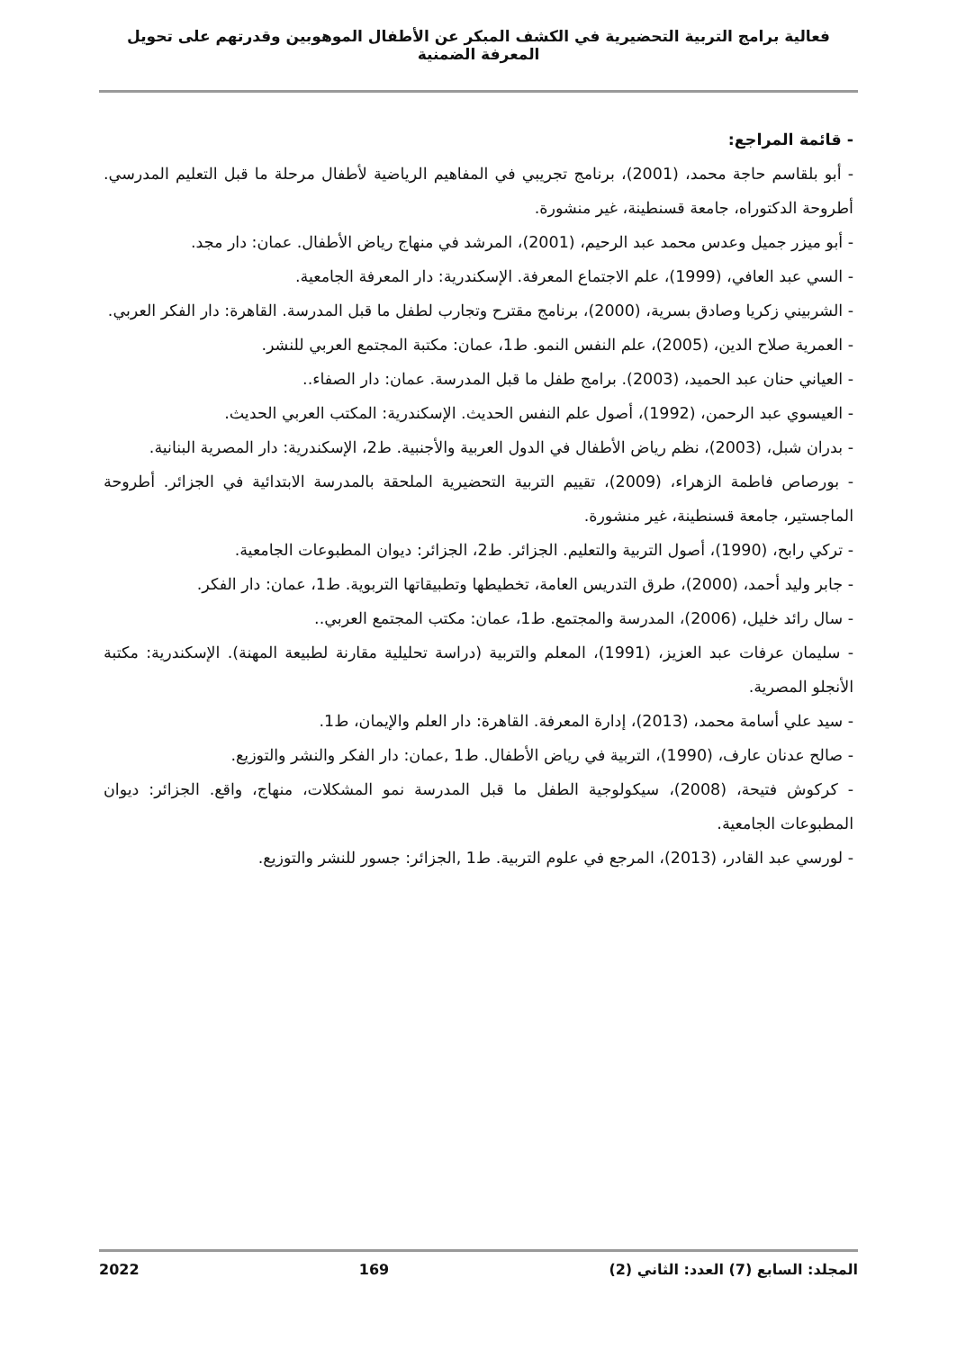فعالية برامج التربية التحضيرية في الكشف المبكر عن الأطفال الموهوبين وقدرتهم على تحويل المعرفة الضمنية
- قائمة المراجع:
- أبو بلقاسم حاجة محمد، (2001)، برنامج تجريبي في المفاهيم الرياضية لأطفال مرحلة ما قبل التعليم المدرسي. أطروحة الدكتوراه، جامعة قسنطينة، غير منشورة.
- أبو ميزر جميل وعدس محمد عبد الرحيم، (2001)، المرشد في منهاج رياض الأطفال. عمان: دار مجد.
- السي عبد العافي، (1999)، علم الاجتماع المعرفة. الإسكندرية: دار المعرفة الجامعية.
- الشربيني زكريا وصادق بسرية، (2000)، برنامج مقترح وتجارب لطفل ما قبل المدرسة. القاهرة: دار الفكر العربي.
- العمرية صلاح الدين، (2005)، علم النفس النمو. ط1، عمان: مكتبة المجتمع العربي للنشر.
- العياني حنان عبد الحميد، (2003). برامج طفل ما قبل المدرسة. عمان: دار الصفاء..
- العيسوي عبد الرحمن، (1992)، أصول علم النفس الحديث. الإسكندرية: المكتب العربي الحديث.
- بدران شبل، (2003)، نظم رياض الأطفال في الدول العربية والأجنبية. ط2، الإسكندرية: دار المصرية البنانية.
- بورصاص فاطمة الزهراء، (2009)، تقييم التربية التحضيرية الملحقة بالمدرسة الابتدائية في الجزائر. أطروحة الماجستير، جامعة قسنطينة، غير منشورة.
- تركي رابح، (1990)، أصول التربية والتعليم. الجزائر. ط2، الجزائر: ديوان المطبوعات الجامعية.
- جابر وليد أحمد، (2000)، طرق التدريس العامة، تخطيطها وتطبيقاتها التربوية. ط1، عمان: دار الفكر.
- سال رائد خليل، (2006)، المدرسة والمجتمع. ط1، عمان: مكتب المجتمع العربي..
- سليمان عرفات عبد العزيز، (1991)، المعلم والتربية (دراسة تحليلية مقارنة لطبيعة المهنة). الإسكندرية: مكتبة الأنجلو المصرية.
- سيد علي أسامة محمد، (2013)، إدارة المعرفة. القاهرة: دار العلم والإيمان، ط1.
- صالح عدنان عارف، (1990)، التربية في رياض الأطفال. ط1 ,عمان: دار الفكر والنشر والتوزيع.
- كركوش فتيحة، (2008)، سيكولوجية الطفل ما قبل المدرسة نمو المشكلات، منهاج، واقع. الجزائر: ديوان المطبوعات الجامعية.
- لورسي عبد القادر، (2013)، المرجع في علوم التربية. ط1 ,الجزائر: جسور للنشر والتوزيع.
المجلد: السابع (7) العدد: الثاني (2) 169 2022